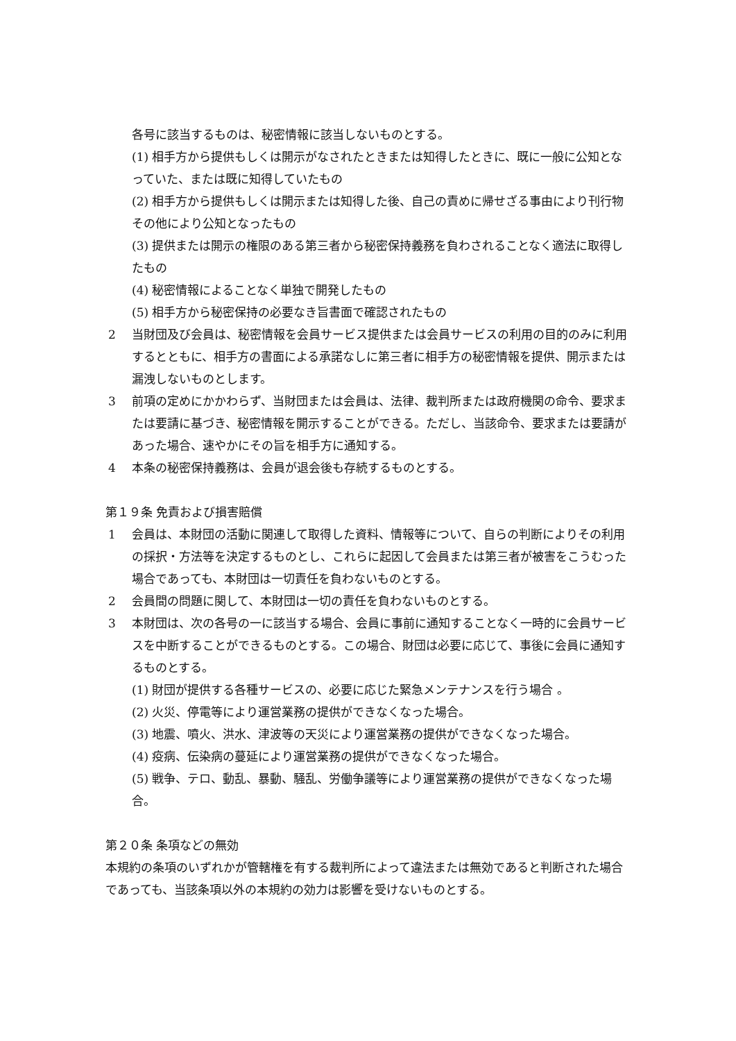各号に該当するものは、秘密情報に該当しないものとする。
(1) 相手方から提供もしくは開示がなされたときまたは知得したときに、既に一般に公知となっていた、または既に知得していたもの
(2) 相手方から提供もしくは開示または知得した後、自己の責めに帰せざる事由により刊行物その他により公知となったもの
(3) 提供または開示の権限のある第三者から秘密保持義務を負わされることなく適法に取得したもの
(4) 秘密情報によることなく単独で開発したもの
(5) 相手方から秘密保持の必要なき旨書面で確認されたもの
2 当財団及び会員は、秘密情報を会員サービス提供または会員サービスの利用の目的のみに利用するとともに、相手方の書面による承諾なしに第三者に相手方の秘密情報を提供、開示または漏洩しないものとします。
3 前項の定めにかかわらず、当財団または会員は、法律、裁判所または政府機関の命令、要求または要請に基づき、秘密情報を開示することができる。ただし、当該命令、要求または要請があった場合、速やかにその旨を相手方に通知する。
4 本条の秘密保持義務は、会員が退会後も存続するものとする。
第１９条 免責および損害賠償
1 会員は、本財団の活動に関連して取得した資料、情報等について、自らの判断によりその利用の採択・方法等を決定するものとし、これらに起因して会員または第三者が被害をこうむった場合であっても、本財団は一切責任を負わないものとする。
2 会員間の問題に関して、本財団は一切の責任を負わないものとする。
3 本財団は、次の各号の一に該当する場合、会員に事前に通知することなく一時的に会員サービスを中断することができるものとする。この場合、財団は必要に応じて、事後に会員に通知するものとする。
(1) 財団が提供する各種サービスの、必要に応じた緊急メンテナンスを行う場合 。
(2) 火災、停電等により運営業務の提供ができなくなった場合。
(3) 地震、噴火、洪水、津波等の天災により運営業務の提供ができなくなった場合。
(4) 疫病、伝染病の蔓延により運営業務の提供ができなくなった場合。
(5) 戦争、テロ、動乱、暴動、騒乱、労働争議等により運営業務の提供ができなくなった場合。
第２０条 条項などの無効
本規約の条項のいずれかが管轄権を有する裁判所によって違法または無効であると判断された場合であっても、当該条項以外の本規約の効力は影響を受けないものとする。